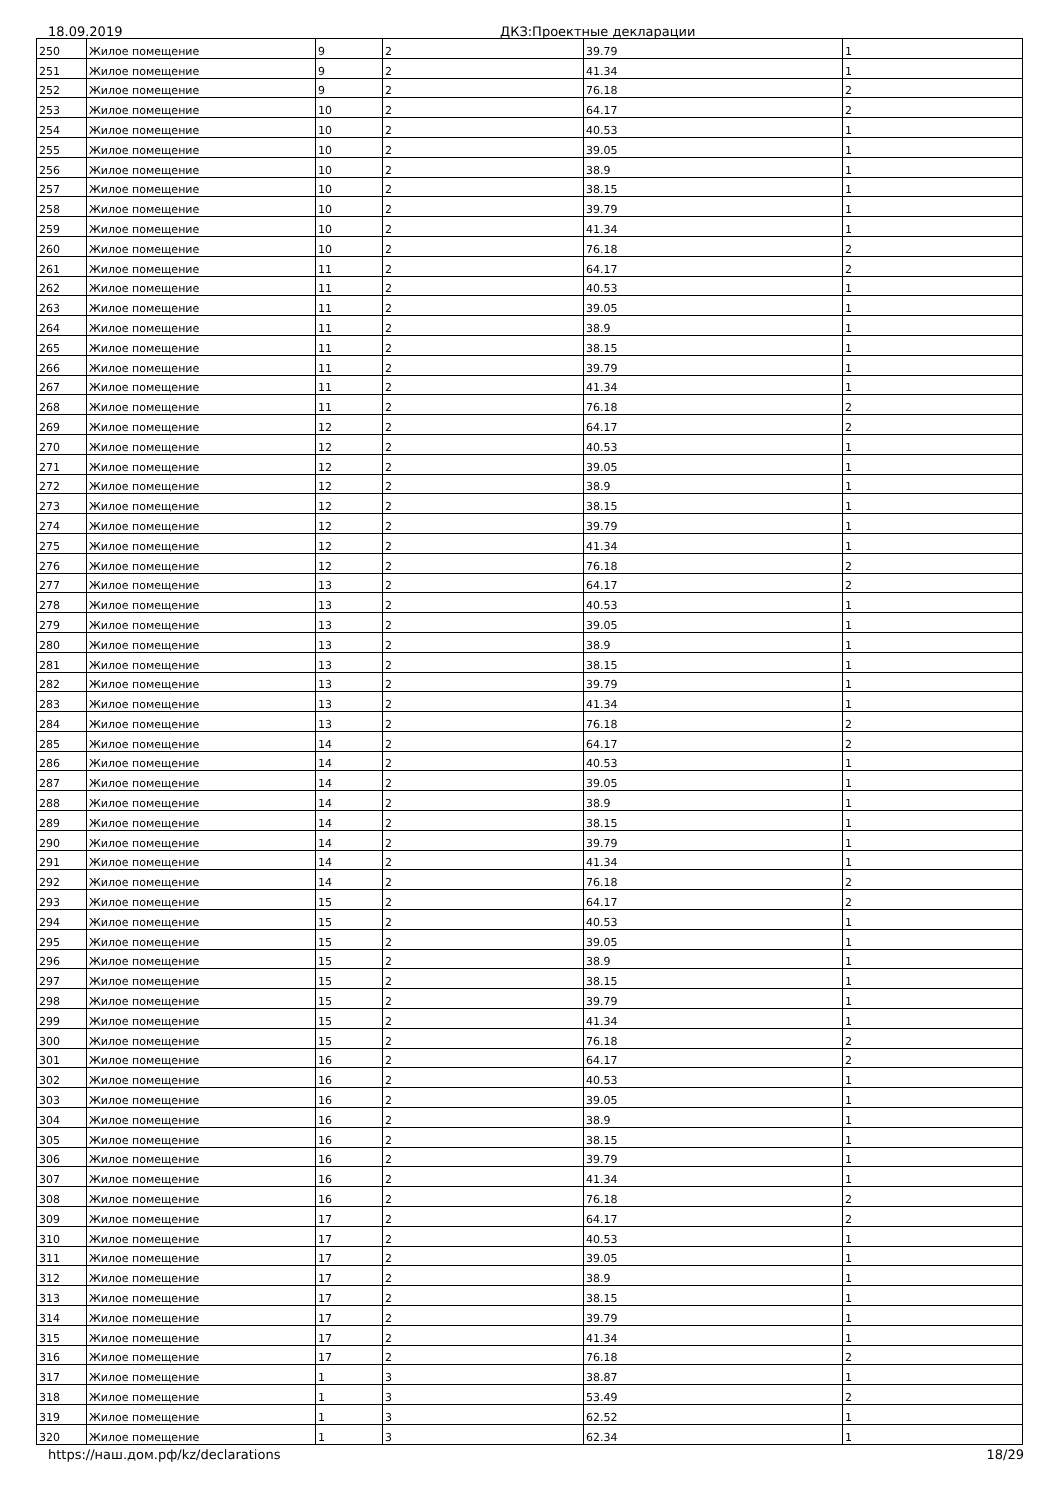18.09.2019 ДКЗ:Проектные декларации
| 250 | Жилое помещение | 9 | 2 | 39.79 | 1 |
| 251 | Жилое помещение | 9 | 2 | 41.34 | 1 |
| 252 | Жилое помещение | 9 | 2 | 76.18 | 2 |
| 253 | Жилое помещение | 10 | 2 | 64.17 | 2 |
| 254 | Жилое помещение | 10 | 2 | 40.53 | 1 |
| 255 | Жилое помещение | 10 | 2 | 39.05 | 1 |
| 256 | Жилое помещение | 10 | 2 | 38.9 | 1 |
| 257 | Жилое помещение | 10 | 2 | 38.15 | 1 |
| 258 | Жилое помещение | 10 | 2 | 39.79 | 1 |
| 259 | Жилое помещение | 10 | 2 | 41.34 | 1 |
| 260 | Жилое помещение | 10 | 2 | 76.18 | 2 |
| 261 | Жилое помещение | 11 | 2 | 64.17 | 2 |
| 262 | Жилое помещение | 11 | 2 | 40.53 | 1 |
| 263 | Жилое помещение | 11 | 2 | 39.05 | 1 |
| 264 | Жилое помещение | 11 | 2 | 38.9 | 1 |
| 265 | Жилое помещение | 11 | 2 | 38.15 | 1 |
| 266 | Жилое помещение | 11 | 2 | 39.79 | 1 |
| 267 | Жилое помещение | 11 | 2 | 41.34 | 1 |
| 268 | Жилое помещение | 11 | 2 | 76.18 | 2 |
| 269 | Жилое помещение | 12 | 2 | 64.17 | 2 |
| 270 | Жилое помещение | 12 | 2 | 40.53 | 1 |
| 271 | Жилое помещение | 12 | 2 | 39.05 | 1 |
| 272 | Жилое помещение | 12 | 2 | 38.9 | 1 |
| 273 | Жилое помещение | 12 | 2 | 38.15 | 1 |
| 274 | Жилое помещение | 12 | 2 | 39.79 | 1 |
| 275 | Жилое помещение | 12 | 2 | 41.34 | 1 |
| 276 | Жилое помещение | 12 | 2 | 76.18 | 2 |
| 277 | Жилое помещение | 13 | 2 | 64.17 | 2 |
| 278 | Жилое помещение | 13 | 2 | 40.53 | 1 |
| 279 | Жилое помещение | 13 | 2 | 39.05 | 1 |
| 280 | Жилое помещение | 13 | 2 | 38.9 | 1 |
| 281 | Жилое помещение | 13 | 2 | 38.15 | 1 |
| 282 | Жилое помещение | 13 | 2 | 39.79 | 1 |
| 283 | Жилое помещение | 13 | 2 | 41.34 | 1 |
| 284 | Жилое помещение | 13 | 2 | 76.18 | 2 |
| 285 | Жилое помещение | 14 | 2 | 64.17 | 2 |
| 286 | Жилое помещение | 14 | 2 | 40.53 | 1 |
| 287 | Жилое помещение | 14 | 2 | 39.05 | 1 |
| 288 | Жилое помещение | 14 | 2 | 38.9 | 1 |
| 289 | Жилое помещение | 14 | 2 | 38.15 | 1 |
| 290 | Жилое помещение | 14 | 2 | 39.79 | 1 |
| 291 | Жилое помещение | 14 | 2 | 41.34 | 1 |
| 292 | Жилое помещение | 14 | 2 | 76.18 | 2 |
| 293 | Жилое помещение | 15 | 2 | 64.17 | 2 |
| 294 | Жилое помещение | 15 | 2 | 40.53 | 1 |
| 295 | Жилое помещение | 15 | 2 | 39.05 | 1 |
| 296 | Жилое помещение | 15 | 2 | 38.9 | 1 |
| 297 | Жилое помещение | 15 | 2 | 38.15 | 1 |
| 298 | Жилое помещение | 15 | 2 | 39.79 | 1 |
| 299 | Жилое помещение | 15 | 2 | 41.34 | 1 |
| 300 | Жилое помещение | 15 | 2 | 76.18 | 2 |
| 301 | Жилое помещение | 16 | 2 | 64.17 | 2 |
| 302 | Жилое помещение | 16 | 2 | 40.53 | 1 |
| 303 | Жилое помещение | 16 | 2 | 39.05 | 1 |
| 304 | Жилое помещение | 16 | 2 | 38.9 | 1 |
| 305 | Жилое помещение | 16 | 2 | 38.15 | 1 |
| 306 | Жилое помещение | 16 | 2 | 39.79 | 1 |
| 307 | Жилое помещение | 16 | 2 | 41.34 | 1 |
| 308 | Жилое помещение | 16 | 2 | 76.18 | 2 |
| 309 | Жилое помещение | 17 | 2 | 64.17 | 2 |
| 310 | Жилое помещение | 17 | 2 | 40.53 | 1 |
| 311 | Жилое помещение | 17 | 2 | 39.05 | 1 |
| 312 | Жилое помещение | 17 | 2 | 38.9 | 1 |
| 313 | Жилое помещение | 17 | 2 | 38.15 | 1 |
| 314 | Жилое помещение | 17 | 2 | 39.79 | 1 |
| 315 | Жилое помещение | 17 | 2 | 41.34 | 1 |
| 316 | Жилое помещение | 17 | 2 | 76.18 | 2 |
| 317 | Жилое помещение | 1 | 3 | 38.87 | 1 |
| 318 | Жилое помещение | 1 | 3 | 53.49 | 2 |
| 319 | Жилое помещение | 1 | 3 | 62.52 | 1 |
| 320 | Жилое помещение | 1 | 3 | 62.34 | 1 |
https://наш.дом.рф/kz/declarations 18/29